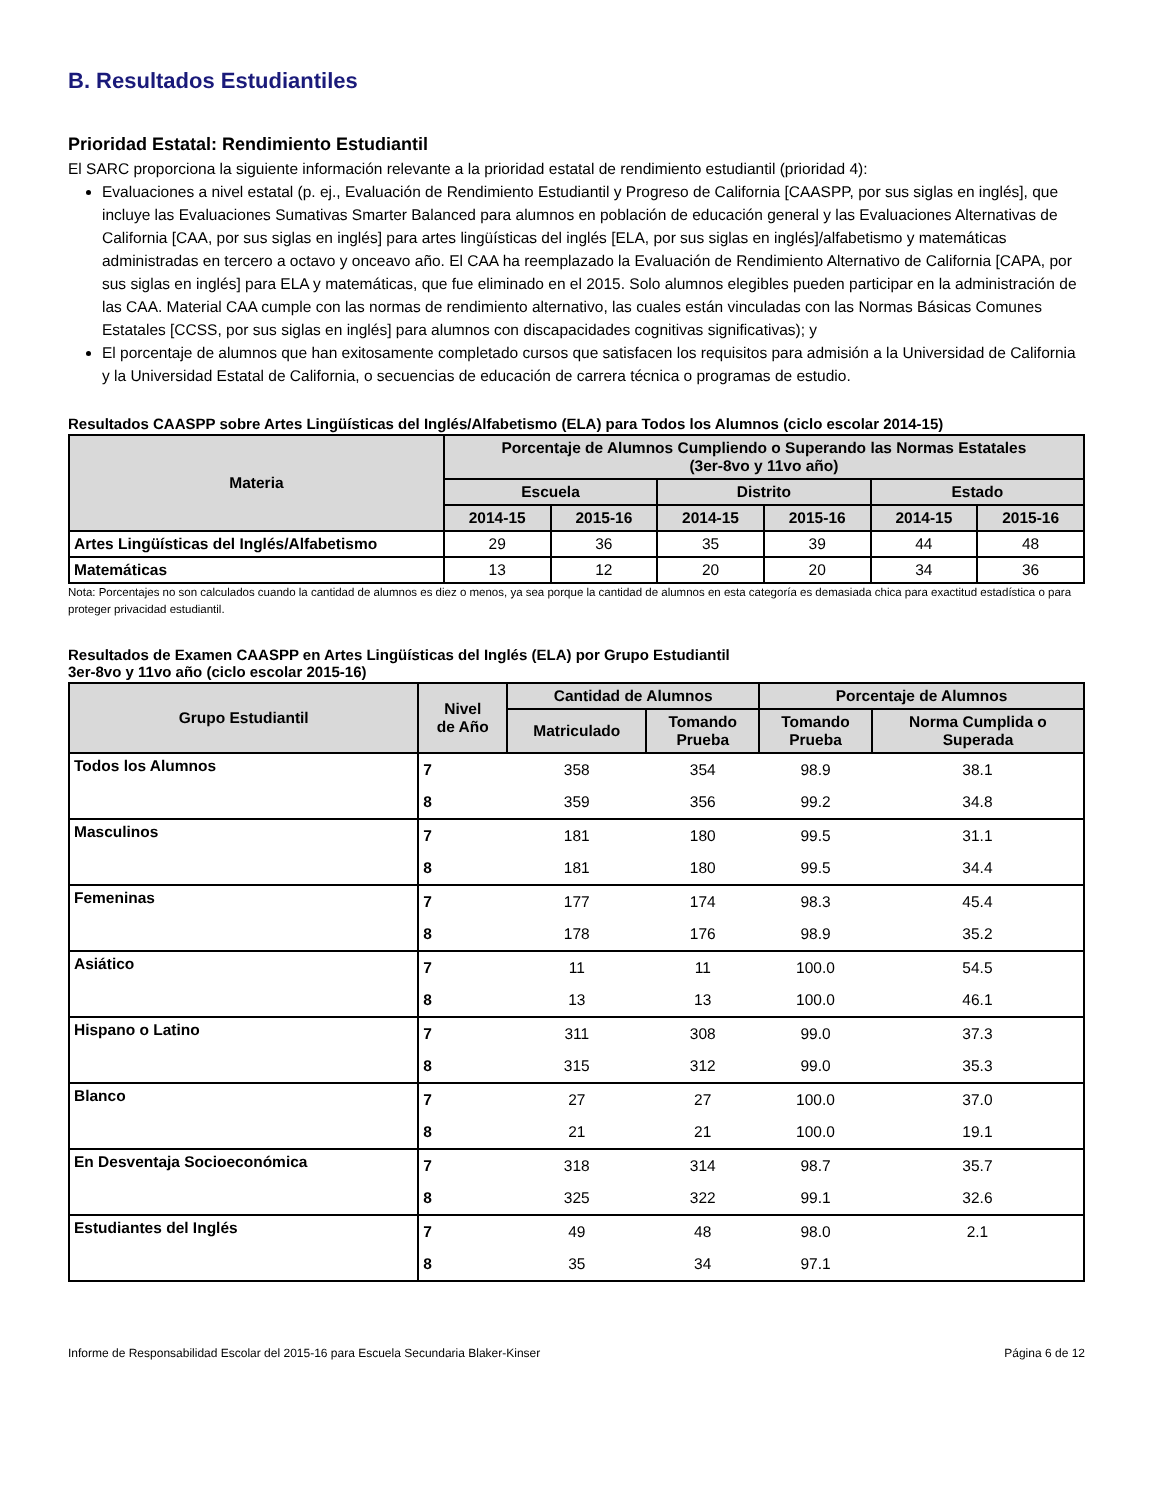B. Resultados Estudiantiles
Prioridad Estatal: Rendimiento Estudiantil
El SARC proporciona la siguiente información relevante a la prioridad estatal de rendimiento estudiantil (prioridad 4):
Evaluaciones a nivel estatal (p. ej., Evaluación de Rendimiento Estudiantil y Progreso de California [CAASPP, por sus siglas en inglés], que incluye las Evaluaciones Sumativas Smarter Balanced para alumnos en población de educación general y las Evaluaciones Alternativas de California [CAA, por sus siglas en inglés] para artes lingüísticas del inglés [ELA, por sus siglas en inglés]/alfabetismo y matemáticas administradas en tercero a octavo y onceavo año. El CAA ha reemplazado la Evaluación de Rendimiento Alternativo de California [CAPA, por sus siglas en inglés] para ELA y matemáticas, que fue eliminado en el 2015. Solo alumnos elegibles pueden participar en la administración de las CAA. Material CAA cumple con las normas de rendimiento alternativo, las cuales están vinculadas con las Normas Básicas Comunes Estatales [CCSS, por sus siglas en inglés] para alumnos con discapacidades cognitivas significativas); y
El porcentaje de alumnos que han exitosamente completado cursos que satisfacen los requisitos para admisión a la Universidad de California y la Universidad Estatal de California, o secuencias de educación de carrera técnica o programas de estudio.
Resultados CAASPP sobre Artes Lingüísticas del Inglés/Alfabetismo (ELA) para Todos los Alumnos (ciclo escolar 2014-15)
| Materia | Porcentaje de Alumnos Cumpliendo o Superando las Normas Estatales (3er-8vo y 11vo año) | | | | | |
| --- | --- | --- | --- | --- | --- | --- |
| | Escuela | | Distrito | | Estado | |
| | 2014-15 | 2015-16 | 2014-15 | 2015-16 | 2014-15 | 2015-16 |
| Artes Lingüísticas del Inglés/Alfabetismo | 29 | 36 | 35 | 39 | 44 | 48 |
| Matemáticas | 13 | 12 | 20 | 20 | 34 | 36 |
Nota: Porcentajes no son calculados cuando la cantidad de alumnos es diez o menos, ya sea porque la cantidad de alumnos en esta categoría es demasiada chica para exactitud estadística o para proteger privacidad estudiantil.
Resultados de Examen CAASPP en Artes Lingüísticas del Inglés (ELA) por Grupo Estudiantil
3er-8vo y 11vo año (ciclo escolar 2015-16)
| Grupo Estudiantil | Nivel de Año | Cantidad de Alumnos | | Porcentaje de Alumnos | |
| --- | --- | --- | --- | --- | --- |
| | | Matriculado | Tomando Prueba | Tomando Prueba | Norma Cumplida o Superada |
| Todos los Alumnos | 7 | 358 | 354 | 98.9 | 38.1 |
| | 8 | 359 | 356 | 99.2 | 34.8 |
| Masculinos | 7 | 181 | 180 | 99.5 | 31.1 |
| | 8 | 181 | 180 | 99.5 | 34.4 |
| Femeninas | 7 | 177 | 174 | 98.3 | 45.4 |
| | 8 | 178 | 176 | 98.9 | 35.2 |
| Asiático | 7 | 11 | 11 | 100.0 | 54.5 |
| | 8 | 13 | 13 | 100.0 | 46.1 |
| Hispano o Latino | 7 | 311 | 308 | 99.0 | 37.3 |
| | 8 | 315 | 312 | 99.0 | 35.3 |
| Blanco | 7 | 27 | 27 | 100.0 | 37.0 |
| | 8 | 21 | 21 | 100.0 | 19.1 |
| En Desventaja Socioeconómica | 7 | 318 | 314 | 98.7 | 35.7 |
| | 8 | 325 | 322 | 99.1 | 32.6 |
| Estudiantes del Inglés | 7 | 49 | 48 | 98.0 | 2.1 |
| | 8 | 35 | 34 | 97.1 | |
Informe de Responsabilidad Escolar del 2015-16 para Escuela Secundaria Blaker-Kinser Página 6 de 12